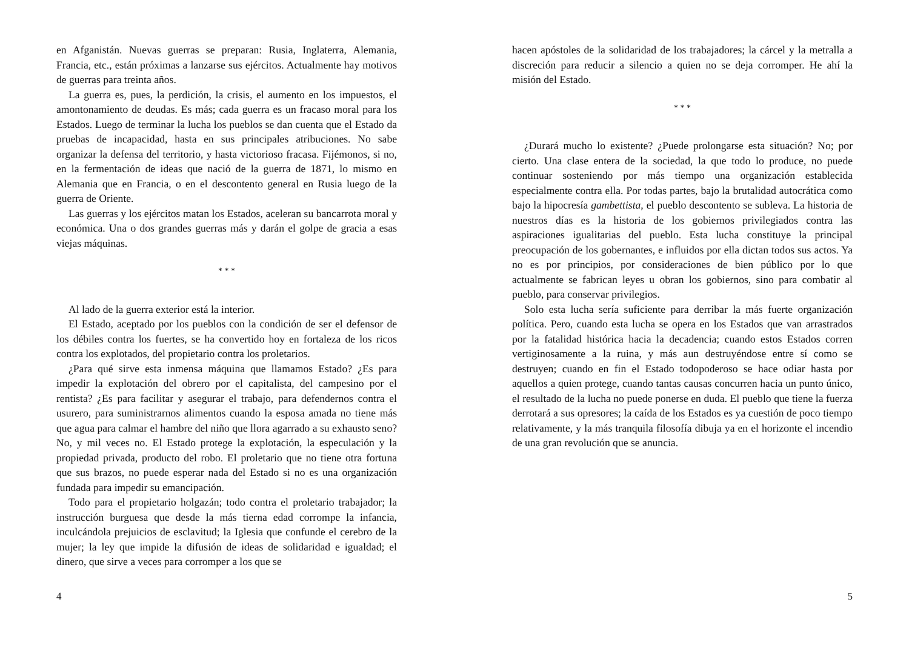en Afganistán. Nuevas guerras se preparan: Rusia, Inglaterra, Alemania, Francia, etc., están próximas a lanzarse sus ejércitos. Actualmente hay motivos de guerras para treinta años.
La guerra es, pues, la perdición, la crisis, el aumento en los impuestos, el amontonamiento de deudas. Es más; cada guerra es un fracaso moral para los Estados. Luego de terminar la lucha los pueblos se dan cuenta que el Estado da pruebas de incapacidad, hasta en sus principales atribuciones. No sabe organizar la defensa del territorio, y hasta victorioso fracasa. Fijémonos, si no, en la fermentación de ideas que nació de la guerra de 1871, lo mismo en Alemania que en Francia, o en el descontento general en Rusia luego de la guerra de Oriente.
Las guerras y los ejércitos matan los Estados, aceleran su bancarrota moral y económica. Una o dos grandes guerras más y darán el golpe de gracia a esas viejas máquinas.
* * *
Al lado de la guerra exterior está la interior.
El Estado, aceptado por los pueblos con la condición de ser el defensor de los débiles contra los fuertes, se ha convertido hoy en fortaleza de los ricos contra los explotados, del propietario contra los proletarios.
¿Para qué sirve esta inmensa máquina que llamamos Estado? ¿Es para impedir la explotación del obrero por el capitalista, del campesino por el rentista? ¿Es para facilitar y asegurar el trabajo, para defendernos contra el usurero, para suministrarnos alimentos cuando la esposa amada no tiene más que agua para calmar el hambre del niño que llora agarrado a su exhausto seno? No, y mil veces no. El Estado protege la explotación, la especulación y la propiedad privada, producto del robo. El proletario que no tiene otra fortuna que sus brazos, no puede esperar nada del Estado si no es una organización fundada para impedir su emancipación.
Todo para el propietario holgazán; todo contra el proletario trabajador; la instrucción burguesa que desde la más tierna edad corrompe la infancia, inculcándola prejuicios de esclavitud; la Iglesia que confunde el cerebro de la mujer; la ley que impide la difusión de ideas de solidaridad e igualdad; el dinero, que sirve a veces para corromper a los que se
4
hacen apóstoles de la solidaridad de los trabajadores; la cárcel y la metralla a discreción para reducir a silencio a quien no se deja corromper. He ahí la misión del Estado.
* * *
¿Durará mucho lo existente? ¿Puede prolongarse esta situación? No; por cierto. Una clase entera de la sociedad, la que todo lo produce, no puede continuar sosteniendo por más tiempo una organización establecida especialmente contra ella. Por todas partes, bajo la brutalidad autocrática como bajo la hipocresía gambettista, el pueblo descontento se subleva. La historia de nuestros días es la historia de los gobiernos privilegiados contra las aspiraciones igualitarias del pueblo. Esta lucha constituye la principal preocupación de los gobernantes, e influidos por ella dictan todos sus actos. Ya no es por principios, por consideraciones de bien público por lo que actualmente se fabrican leyes u obran los gobiernos, sino para combatir al pueblo, para conservar privilegios.
Solo esta lucha sería suficiente para derribar la más fuerte organización política. Pero, cuando esta lucha se opera en los Estados que van arrastrados por la fatalidad histórica hacia la decadencia; cuando estos Estados corren vertiginosamente a la ruina, y más aun destruyéndose entre sí como se destruyen; cuando en fin el Estado todopoderoso se hace odiar hasta por aquellos a quien protege, cuando tantas causas concurren hacia un punto único, el resultado de la lucha no puede ponerse en duda. El pueblo que tiene la fuerza derrotará a sus opresores; la caída de los Estados es ya cuestión de poco tiempo relativamente, y la más tranquila filosofía dibuja ya en el horizonte el incendio de una gran revolución que se anuncia.
5